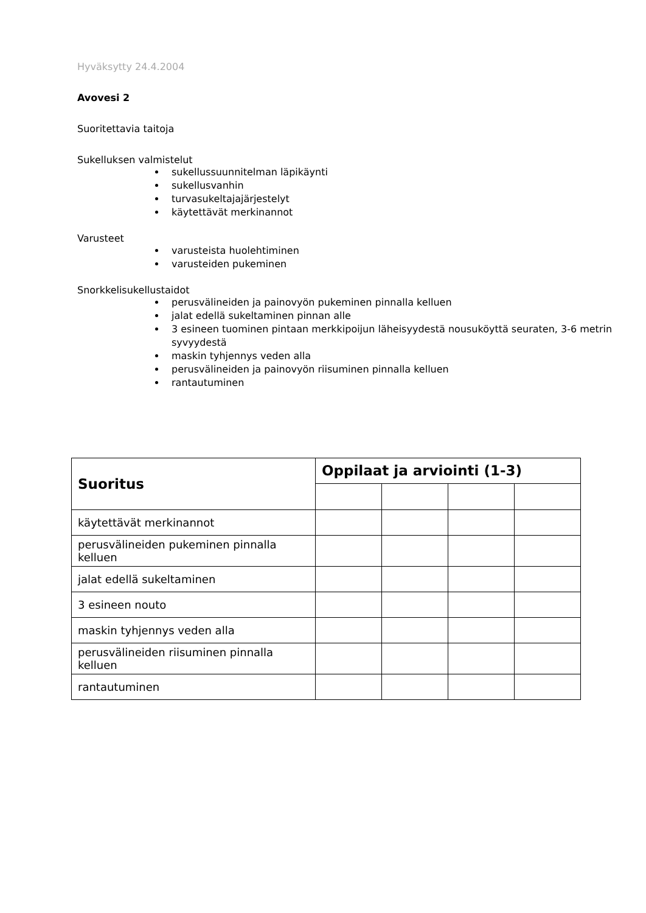Hyväksytty 24.4.2004
Avovesi 2
Suoritettavia taitoja
Sukelluksen valmistelut
sukellussuunnitelman läpikäynti
sukellusvanhin
turvasukeltajajärjestelyt
käytettävät merkinannot
Varusteet
varusteista huolehtiminen
varusteiden pukeminen
Snorkkelisukellustaidot
perusvälineiden ja painovyön pukeminen pinnalla kelluen
jalat edellä sukeltaminen pinnan alle
3 esineen tuominen pintaan merkkipoijun läheisyydestä nousuköyttä seuraten, 3-6 metrin syvyydestä
maskin tyhjennys veden alla
perusvälineiden ja painovyön riisuminen pinnalla kelluen
rantautuminen
| Suoritus | Oppilaat ja arviointi (1-3) | | | |
| --- | --- | --- | --- | --- |
| käytettävät merkinannot | | | | |
| perusvälineiden pukeminen pinnalla kelluen | | | | |
| jalat edellä sukeltaminen | | | | |
| 3 esineen nouto | | | | |
| maskin tyhjennys veden alla | | | | |
| perusvälineiden riisuminen pinnalla kelluen | | | | |
| rantautuminen | | | | |